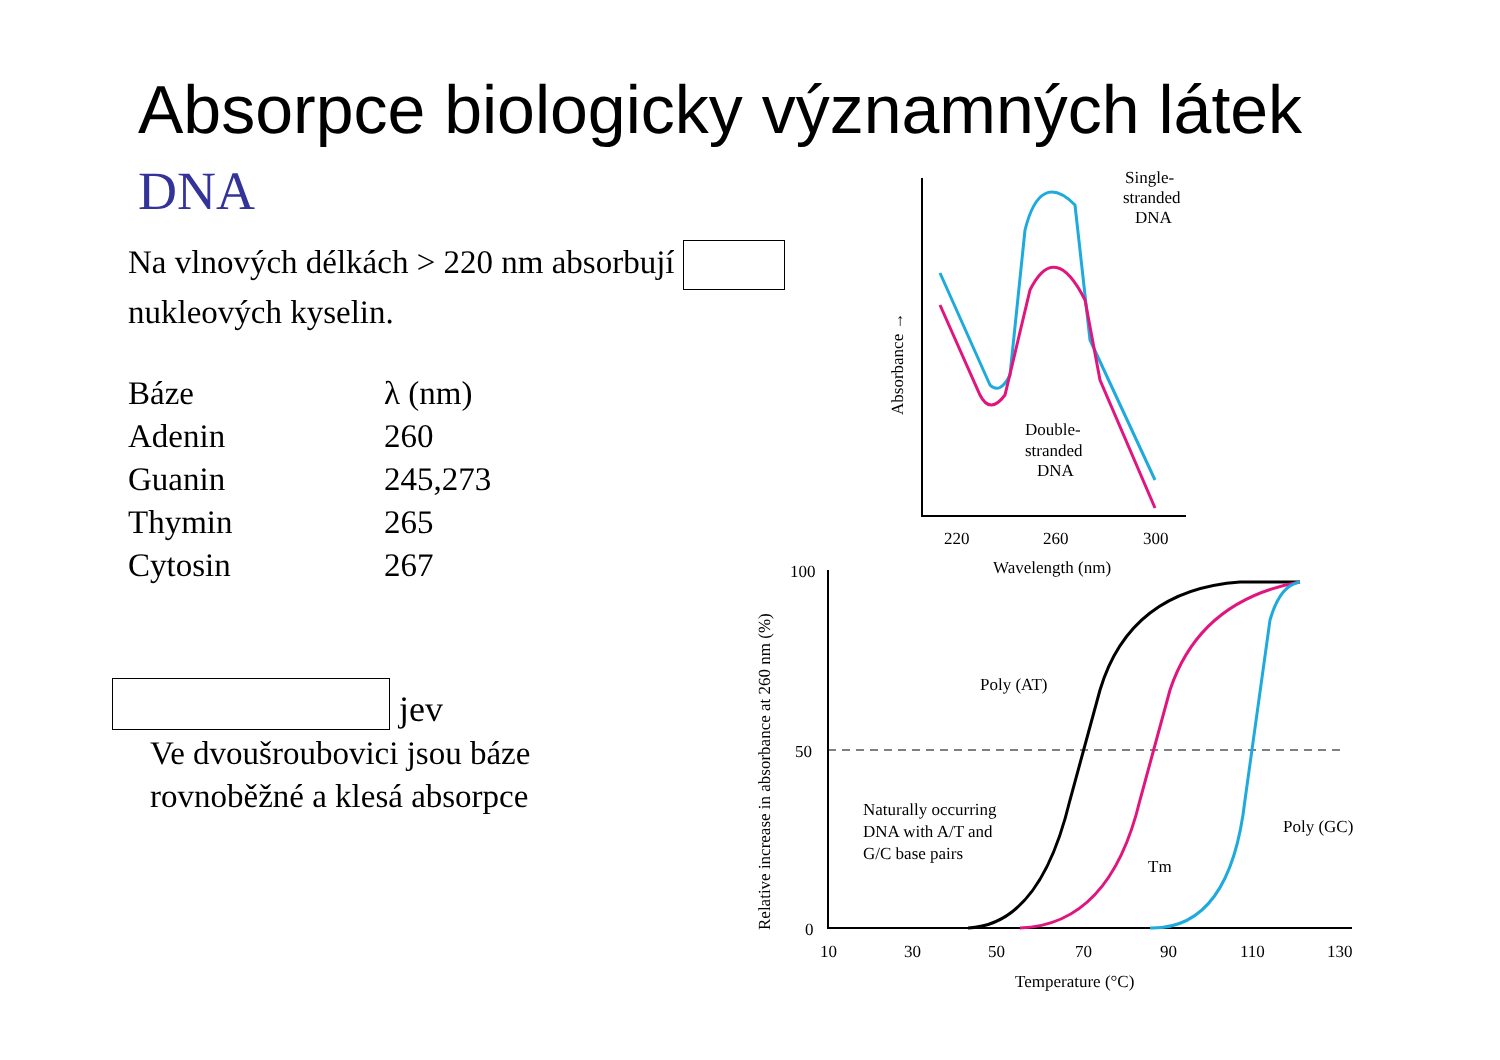Absorpce biologicky významných látek
DNA
Na vlnových délkách > 220 nm absorbují nukleových kyselin.
| Báze | λ (nm) |
| --- | --- |
| Adenin | 260 |
| Guanin | 245,273 |
| Thymin | 265 |
| Cytosin | 267 |
jev
Ve dvoušroubovici jsou báze
rovnoběžné a klesá absorpce
Single-
stranded
DNA
Double-
stranded
DNA
220
260
300
Wavelength (nm)
Absorbance →
100
50
0
10
30
50
70
90
110
130
Temperature (°C)
Poly (AT)
Poly (GC)
Naturally occurring
DNA with A/T and
G/C base pairs
Tm
Relative increase in absorbance at 260 nm (%)